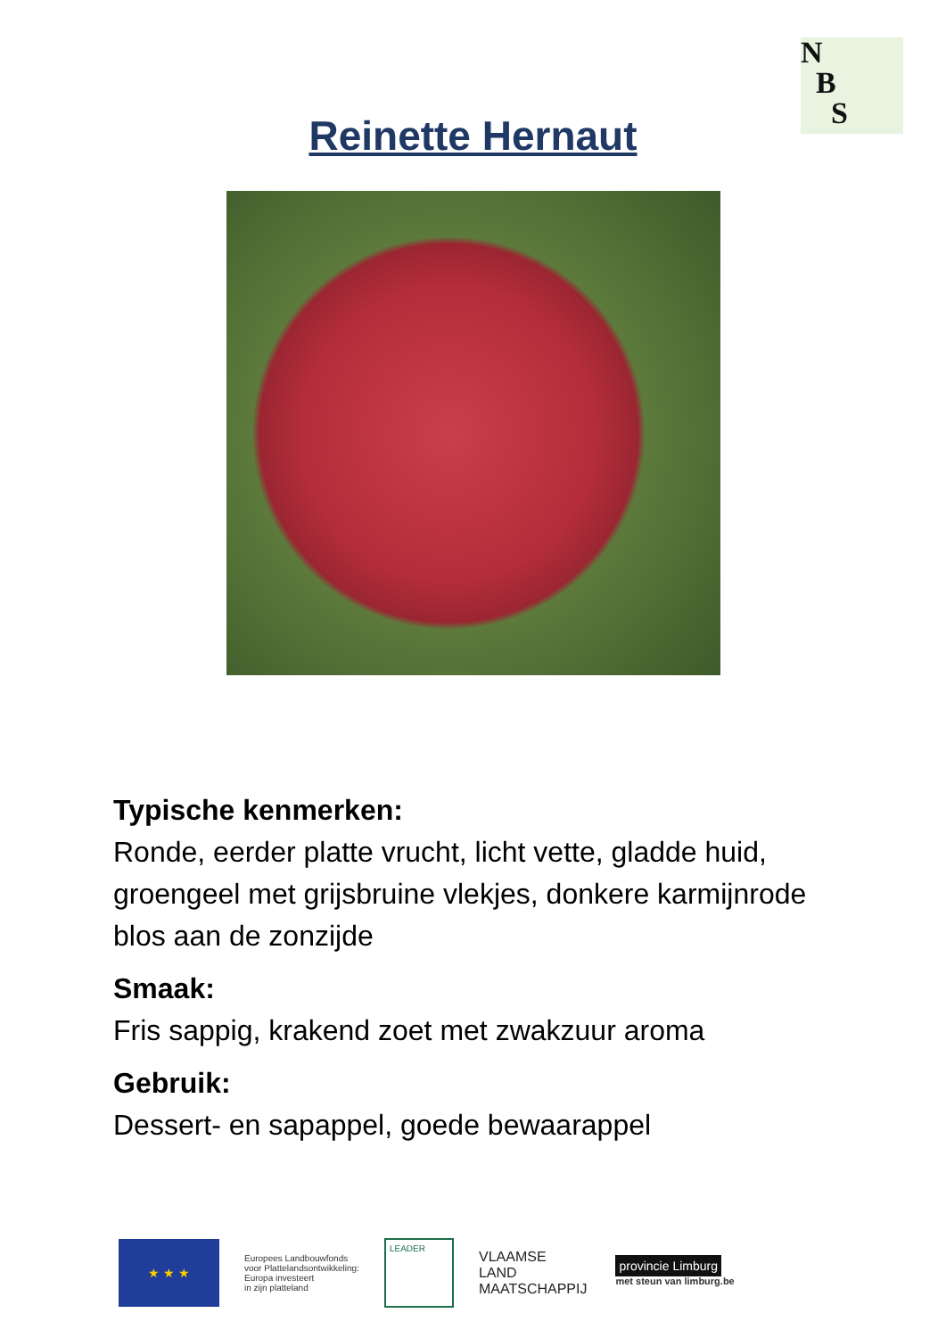N
B
S
Reinette Hernaut
Typische kenmerken:
Ronde, eerder platte vrucht, licht vette, gladde huid, groengeel met grijsbruine vlekjes, donkere karmijnrode blos aan de zonzijde
Smaak:
Fris sappig, krakend zoet met zwakzuur aroma
Gebruik:
Dessert- en sapappel, goede bewaarappel
★ ★ ★
Europees Landbouwfonds
voor Plattelandsontwikkeling:
Europa investeert
in zijn platteland
LEADER
VLAAMSE
LAND
MAATSCHAPPIJ
provincie Limburg
met steun van limburg.be